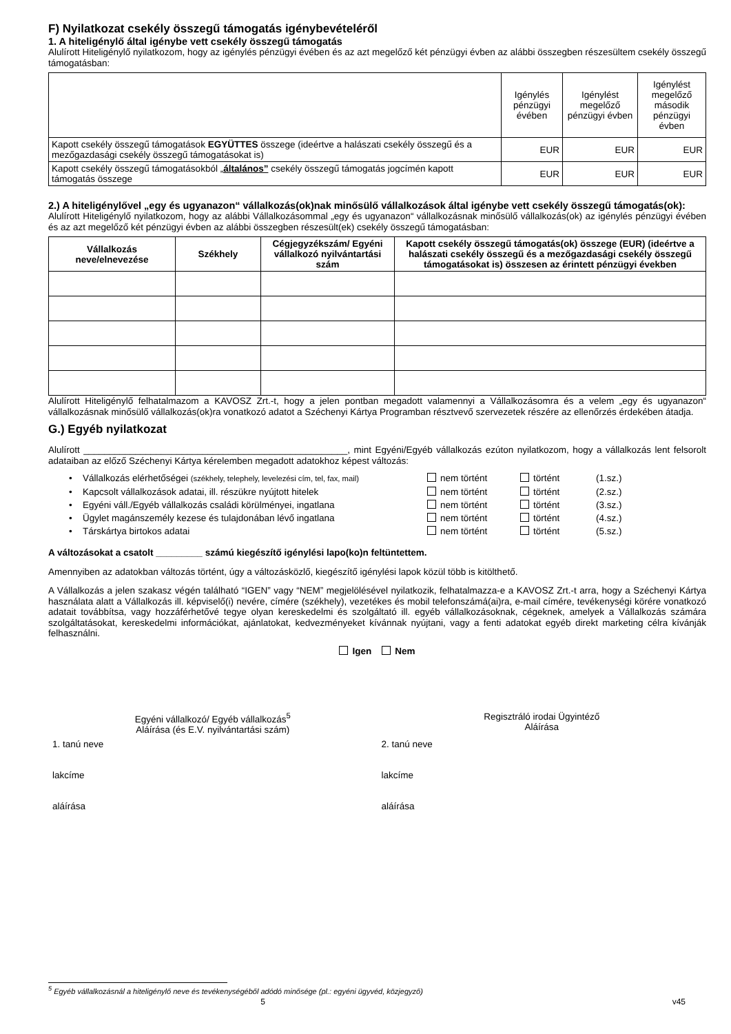F) Nyilatkozat csekély összegű támogatás igénybevételéről
1. A hiteligénylő által igénybe vett csekély összegű támogatás
Alulírott Hiteligénylő nyilatkozom, hogy az igénylés pénzügyi évében és az azt megelőző két pénzügyi évben az alábbi összegben részesültem csekély összegű támogatásban:
| | Igénylés pénzügyi évében | Igénylést megelőző pénzügyi évben | Igénylést megelőző második pénzügyi évben |
| Kapott csekély összegű támogatások EGYÜTTES összege (ideértve a halászati csekély összegű és a mezőgazdasági csekély összegű támogatásokat is) | EUR | EUR | EUR |
| Kapott csekély összegű támogatásokból „ általános” csekély összegű támogatás jogcímén kapott támogatás összege | EUR | EUR | EUR |
2.) A hiteligénylővel „egy és ugyanazon“ vállalkozás(ok)nak minősülő vállalkozások által igénybe vett csekély összegű támogatás(ok):
Alulírott Hiteligénylő nyilatkozom, hogy az alábbi Vállalkozásommal „egy és ugyanazon“ vállalkozásnak minősülő vállalkozás(ok) az igénylés pénzügyi évében és az azt megelőző két pénzügyi évben az alábbi összegben részesült(ek) csekély összegű támogatásban:
| Vállalkozás neve/elnevezése | Székhely | Cégjegyzékszám/ Egyéni vállalkozó nyilvántartási szám | Kapott csekély összegű támogatás(ok) összege (EUR) (ideértve a halászati csekély összegű és a mezőgazdasági csekély összegű támogatásokat is) összesen az érintett pénzügyi években |
| --- | --- | --- | --- |
Alulírott Hiteligénylő felhatalmazom a KAVOSZ Zrt.-t, hogy a jelen pontban megadott valamennyi a Vállalkozásomra és a velem „egy és ugyanazon“ vállalkozásnak minősülő vállalkozás(ok)ra vonatkozó adatot a Széchenyi Kártya Programban résztvevő szervezetek részére az ellenőrzés érdekében átadja.
G.) Egyéb nyilatkozat
Alulírott ___________________________________________________, mint Egyéni/Egyéb vállalkozás ezúton nyilatkozom, hogy a vállalkozás lent felsorolt adataiban az előző Széchenyi Kártya kérelemben megadott adatokhoz képest változás:
• Vállalkozás elérhetőségei (székhely, telephely, levelezési cím, tel, fax, mail) nem történt történt (1.sz.)
• Kapcsolt vállalkozások adatai, ill. részükre nyújtott hitelek nem történt történt (2.sz.)
• Egyéni váll./Egyéb vállalkozás családi körülményei, ingatlana nem történt történt (3.sz.)
• Ügylet magánszemély kezese és tulajdonában lévő ingatlana nem történt történt (4.sz.)
• Társkártya birtokos adatai nem történt történt (5.sz.)
A változásokat a csatolt _________ számú kiegészítő igénylési lapo(ko)n feltüntettem.
Amennyiben az adatokban változás történt, úgy a változásközlő, kiegészítő igénylési lapok közül több is kitölthető.
A Vállalkozás a jelen szakasz végén található “IGEN” vagy “NEM” megjelölésével nyilatkozik, felhatalmazza-e a KAVOSZ Zrt.-t arra, hogy a Széchenyi Kártya használata alatt a Vállalkozás ill. képviselő(i) nevére, címére (székhely), vezetékes és mobil telefonszámá(ai)ra, e-mail címére, tevékenységi körére vonatkozó adatait továbbítsa, vagy hozzáférhetővé tegye olyan kereskedelmi és szolgáltató ill. egyéb vállalkozásoknak, cégeknek, amelyek a Vállalkozás számára szolgáltatásokat, kereskedelmi információkat, ajánlatokat, kedvezményeket kívánnak nyújtani, vagy a fenti adatokat egyéb direkt marketing célra kívánják felhasználni.
Igen Nem
Egyéni vállalkozó/ Egyéb vállalkozás<sup>5</sup>
Aláírása (és E.V. nyilvántartási szám)
Regisztráló irodai Ügyintéző
Aláírása
1. tanú neve
lakcíme
aláírása
2. tanú neve
lakcíme
aláírása
<sup>5</sup> Egyéb vállalkozásnál a hiteligénylő neve és tevékenységéből adódó minősége (pl.: egyéni ügyvéd, közjegyző)
5 v45